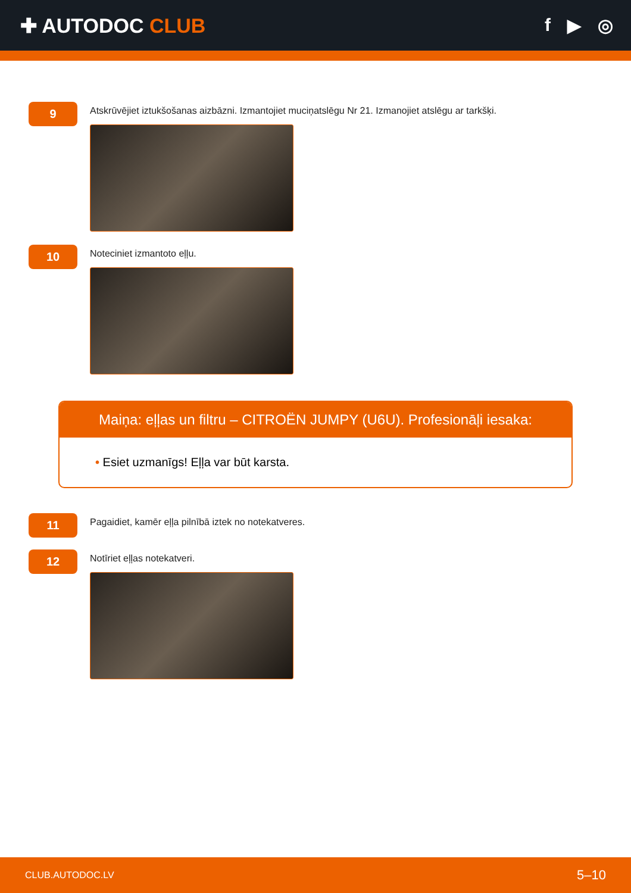✚ AUTODOC CLUB f ▶ ◎
9
Atskrūvējiet iztukšošanas aizbāzni. Izmantojiet muciņatslēgu Nr 21. Izmanojiet atslēgu ar tarkšķi.
10
Noteciniet izmantoto eļļu.
Maiņa: eļļas un filtru – CITROËN JUMPY (U6U). Profesionāļi iesaka:
• Esiet uzmanīgs! Eļļa var būt karsta.
11
Pagaidiet, kamēr eļļa pilnībā iztek no notekatveres.
12
Notīriet eļļas notekatveri.
CLUB.AUTODOC.LV 5–10